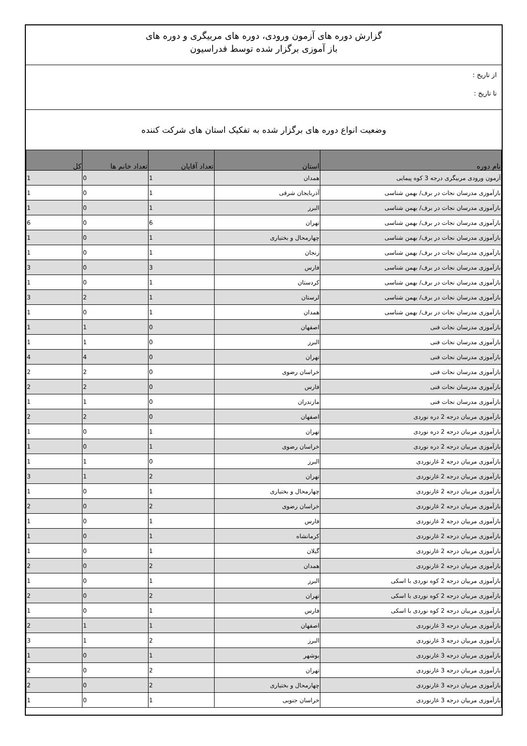گزارش دوره های آزمون ورودی، دوره های مربیگری و دوره های
باز آموزی برگزار شده توسط فدراسیون
از تاریخ :
تا تاریخ :
وضعیت انواع دوره های برگزار شده به تفکیک استان های شرکت کننده
| نام دوره | استان | تعداد آقایان | تعداد خانم ها | کل |
| --- | --- | --- | --- | --- |
| آزمون ورودی مربیگری درجه 3 کوه پیمایی | همدان | 1 | 0 | 1 |
| بازآموزی مدرسان نجات در برف/ بهمن شناسی | آذربایجان شرقی | 1 | 0 | 1 |
| بازآموزی مدرسان نجات در برف/ بهمن شناسی | البرز | 1 | 0 | 1 |
| بازآموزی مدرسان نجات در برف/ بهمن شناسی | تهران | 6 | 0 | 6 |
| بازآموزی مدرسان نجات در برف/ بهمن شناسی | چهارمحال و بختیاری | 1 | 0 | 1 |
| بازآموزی مدرسان نجات در برف/ بهمن شناسی | زنجان | 1 | 0 | 1 |
| بازآموزی مدرسان نجات در برف/ بهمن شناسی | فارس | 3 | 0 | 3 |
| بازآموزی مدرسان نجات در برف/ بهمن شناسی | کردستان | 1 | 0 | 1 |
| بازآموزی مدرسان نجات در برف/ بهمن شناسی | لرستان | 1 | 2 | 3 |
| بازآموزی مدرسان نجات در برف/ بهمن شناسی | همدان | 1 | 0 | 1 |
| بازآموزی مدرسان نجات فنی | اصفهان | 0 | 1 | 1 |
| بازآموزی مدرسان نجات فنی | البرز | 0 | 1 | 1 |
| بازآموزی مدرسان نجات فنی | تهران | 0 | 4 | 4 |
| بازآموزی مدرسان نجات فنی | خراسان رضوی | 0 | 2 | 2 |
| بازآموزی مدرسان نجات فنی | فارس | 0 | 2 | 2 |
| بازآموزی مدرسان نجات فنی | مازندران | 0 | 1 | 1 |
| بازآموزی مربیان درجه 2 دره نوردی | اصفهان | 0 | 2 | 2 |
| بازآموزی مربیان درجه 2 دره نوردی | تهران | 1 | 0 | 1 |
| بازآموزی مربیان درجه 2 دره نوردی | خراسان رضوی | 1 | 0 | 1 |
| بازآموزی مربیان درجه 2 غارنوردی | البرز | 0 | 1 | 1 |
| بازآموزی مربیان درجه 2 غارنوردی | تهران | 2 | 1 | 3 |
| بازآموزی مربیان درجه 2 غارنوردی | چهارمحال و بختیاری | 1 | 0 | 1 |
| بازآموزی مربیان درجه 2 غارنوردی | خراسان رضوی | 2 | 0 | 2 |
| بازآموزی مربیان درجه 2 غارنوردی | فارس | 1 | 0 | 1 |
| بازآموزی مربیان درجه 2 غارنوردی | کرمانشاه | 1 | 0 | 1 |
| بازآموزی مربیان درجه 2 غارنوردی | گیلان | 1 | 0 | 1 |
| بازآموزی مربیان درجه 2 غارنوردی | همدان | 2 | 0 | 2 |
| بازآموزی مربیان درجه 2 کوه نوردی با اسکی | البرز | 1 | 0 | 1 |
| بازآموزی مربیان درجه 2 کوه نوردی با اسکی | تهران | 2 | 0 | 2 |
| بازآموزی مربیان درجه 2 کوه نوردی با اسکی | فارس | 1 | 0 | 1 |
| بازآموزی مربیان درجه 3 غارنوردی | اصفهان | 1 | 1 | 2 |
| بازآموزی مربیان درجه 3 غارنوردی | البرز | 2 | 1 | 3 |
| بازآموزی مربیان درجه 3 غارنوردی | بوشهر | 1 | 0 | 1 |
| بازآموزی مربیان درجه 3 غارنوردی | تهران | 2 | 0 | 2 |
| بازآموزی مربیان درجه 3 غارنوردی | چهارمحال و بختیاری | 2 | 0 | 2 |
| بازآموزی مربیان درجه 3 غارنوردی | خراسان جنوبی | 1 | 0 | 1 |